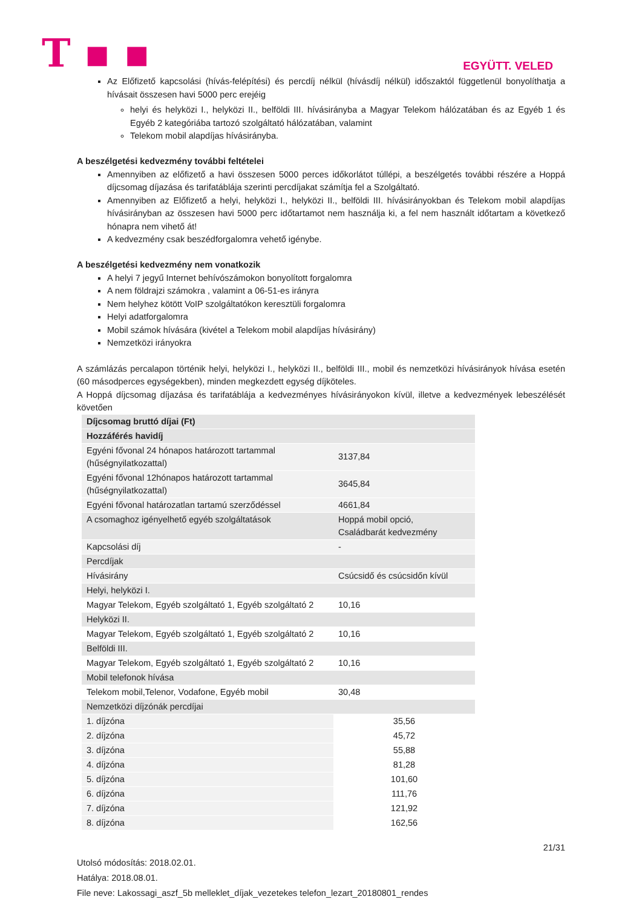T ▪ ▪
EGYÜTT. VELED
Az Előfizető kapcsolási (hívás-felépítési) és percdíj nélkül (hívásdíj nélkül) időszaktól függetlenül bonyolíthatja a hívásait összesen havi 5000 perc erejéig
helyi és helyközi I., helyközi II., belföldi III. hívásirányba a Magyar Telekom hálózatában és az Egyéb 1 és Egyéb 2 kategóriába tartozó szolgáltató hálózatában, valamint
Telekom mobil alapdíjas hívásirányba.
A beszélgetési kedvezmény további feltételei
Amennyiben az előfizető a havi összesen 5000 perces időkorlátot túllépi, a beszélgetés további részére a Hoppá díjcsomag díjazása és tarifatáblája szerinti percdíjakat számítja fel a Szolgáltató.
Amennyiben az Előfizető a helyi, helyközi I., helyközi II., belföldi III. hívásirányokban és Telekom mobil alapdíjas hívásirányban az összesen havi 5000 perc időtartamot nem használja ki, a fel nem használt időtartam a következő hónapra nem vihető át!
A kedvezmény csak beszédforgalomra vehető igénybe.
A beszélgetési kedvezmény nem vonatkozik
A helyi 7 jegyű Internet behívószámokon bonyolított forgalomra
A nem földrajzi számokra , valamint a 06-51-es irányra
Nem helyhez kötött VoIP szolgáltatókon keresztüli forgalomra
Helyi adatforgalomra
Mobil számok hívására (kivétel a Telekom mobil alapdíjas hívásirány)
Nemzetközi irányokra
A számlázás percalapon történik helyi, helyközi I., helyközi II., belföldi III., mobil és nemzetközi hívásirányok hívása esetén (60 másodperces egységekben), minden megkezdett egység díjköteles.
A Hoppá díjcsomag díjazása és tarifatáblája a kedvezményes hívásirányokon kívül, illetve a kedvezmények lebeszélését követően
| Díjcsomag bruttó díjai (Ft) | |
| Hozzáférés havidíj | |
| Egyéni fővonal 24 hónapos határozott tartammal (hűségnyilatkozattal) | 3137,84 |
| Egyéni fővonal 12hónapos határozott tartammal (hűségnyilatkozattal) | 3645,84 |
| Egyéni fővonal határozatlan tartamú szerződéssel | 4661,84 |
| A csomaghoz igényelhető egyéb szolgáltatások | Hoppá mobil opció, Családbarát kedvezmény |
| Kapcsolási díj | - |
| Percdíjak | |
| Hívásirány | Csúcsidő és csúcsidőn kívül |
| Helyi, helyközi I. | |
| Magyar Telekom, Egyéb szolgáltató 1, Egyéb szolgáltató 2 | 10,16 |
| Helyközi II. | |
| Magyar Telekom, Egyéb szolgáltató 1, Egyéb szolgáltató 2 | 10,16 |
| Belföldi III. | |
| Magyar Telekom, Egyéb szolgáltató 1, Egyéb szolgáltató 2 | 10,16 |
| Mobil telefonok hívása | |
| Telekom mobil,Telenor, Vodafone, Egyéb mobil | 30,48 |
| Nemzetközi díjzónák percdíjai | |
| 1. díjzóna | 35,56 |
| 2. díjzóna | 45,72 |
| 3. díjzóna | 55,88 |
| 4. díjzóna | 81,28 |
| 5. díjzóna | 101,60 |
| 6. díjzóna | 111,76 |
| 7. díjzóna | 121,92 |
| 8. díjzóna | 162,56 |
21/31
Utolsó módosítás: 2018.02.01.
Hatálya: 2018.08.01.
File neve: Lakossagi_aszf_5b melleklet_díjak_vezetekes telefon_lezart_20180801_rendes